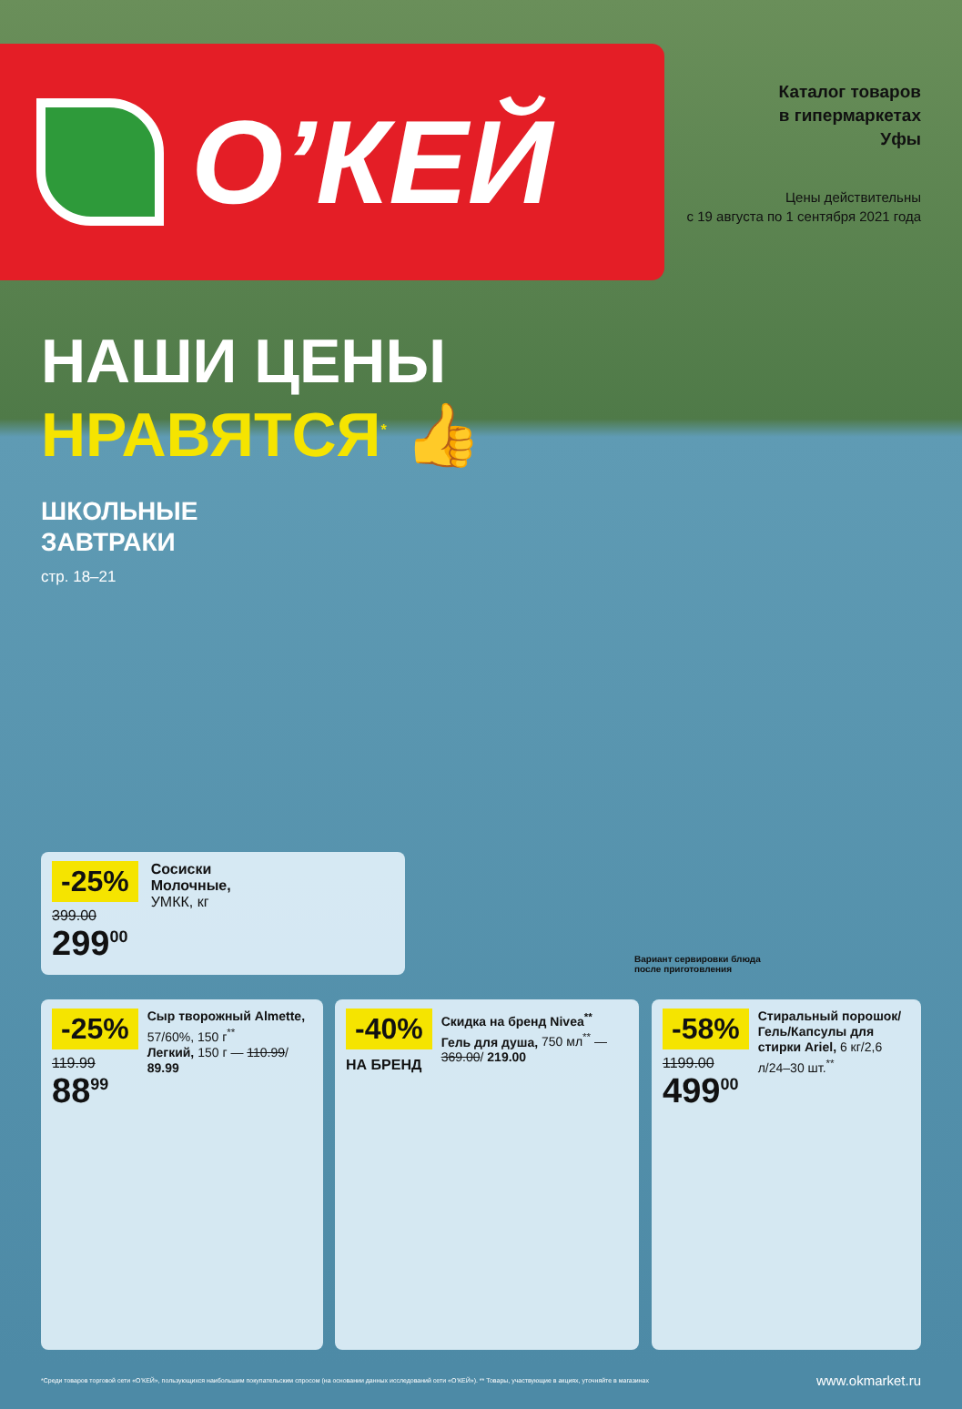О’КЕЙ
Каталог товаров
в гипермаркетах
Уфы
Цены действительны
с 19 августа по 1 сентября 2021 года
НАШИ ЦЕНЫ
НРАВЯТСЯ<sup>*</sup> 👍
ШКОЛЬНЫЕ
ЗАВТРАКИ
стр. 18–21
-25%
399.00
299<sup>00</sup>
Сосиски
Молочные,
УМКК, кг
Вариант сервировки блюда
после приготовления
-25%
119.99
88<sup>99</sup>
Сыр творожный Almette, 57/60%, 150 г<sup>**</sup>
Легкий, 150 г — 110.99/ 89.99
-40%
НА БРЕНД
Скидка на бренд Nivea<sup>**</sup>
Гель для душа, 750 мл<sup>**</sup> — 369.00/ 219.00
-58%
1199.00
499<sup>00</sup>
Стиральный порошок/ Гель/Капсулы для стирки Ariel, 6 кг/2,6 л/24–30 шт.<sup>**</sup>
*Среди товаров торговой сети «О’КЕЙ», пользующихся наибольшим покупательским спросом (на основании данных исследований сети «О’КЕЙ»). ** Товары, участвующие в акциях, уточняйте в магазинах www.okmarket.ru